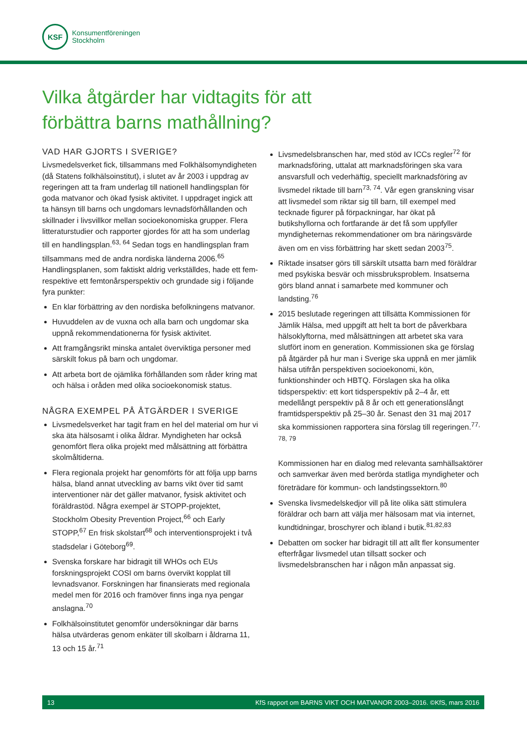KSF
Konsumentföreningen
Stockholm
Vilka åtgärder har vidtagits för att
förbättra barns mathållning?
VAD HAR GJORTS I SVERIGE?
Livsmedelsverket fick, tillsammans med Folkhälsomyndigheten (då Statens folkhälsoinstitut), i slutet av år 2003 i uppdrag av regeringen att ta fram underlag till nationell handlingsplan för goda matvanor och ökad fysisk aktivitet. I uppdraget ingick att ta hänsyn till barns och ungdomars levnadsförhållanden och skillnader i livsvillkor mellan socioekonomiska grupper. Flera litteraturstudier och rapporter gjordes för att ha som underlag till en handlingsplan.<sup>63, 64</sup> Sedan togs en handlingsplan fram tillsammans med de andra nordiska länderna 2006.<sup>65</sup> Handlingsplanen, som faktiskt aldrig verkställdes, hade ett fem- respektive ett femtonårsperspektiv och grundade sig i följande fyra punkter:
En klar förbättring av den nordiska befolkningens matvanor.
Huvuddelen av de vuxna och alla barn och ungdomar ska uppnå rekommendationerna för fysisk aktivitet.
Att framgångsrikt minska antalet överviktiga personer med särskilt fokus på barn och ungdomar.
Att arbeta bort de ojämlika förhållanden som råder kring mat och hälsa i oråden med olika socioekonomisk status.
NÅGRA EXEMPEL PÅ ÅTGÄRDER I SVERIGE
Livsmedelsverket har tagit fram en hel del material om hur vi ska äta hälsosamt i olika åldrar. Myndigheten har också genomfört flera olika projekt med målsättning att förbättra skolmåltiderna.
Flera regionala projekt har genomförts för att följa upp barns hälsa, bland annat utveckling av barns vikt över tid samt interventioner när det gäller matvanor, fysisk aktivitet och föräldrastöd. Några exempel är STOPP-projektet, Stockholm Obesity Prevention Project,<sup>66</sup> och Early STOPP,<sup>67</sup> En frisk skolstart<sup>68</sup> och interventionsprojekt i två stadsdelar i Göteborg<sup>69</sup>.
Svenska forskare har bidragit till WHOs och EUs forskningsprojekt COSI om barns övervikt kopplat till levnadsvanor. Forskningen har finansierats med regionala medel men för 2016 och framöver finns inga nya pengar anslagna.<sup>70</sup>
Folkhälsoinstitutet genomför undersökningar där barns hälsa utvärderas genom enkäter till skolbarn i åldrarna 11, 13 och 15 år.<sup>71</sup>
Livsmedelsbranschen har, med stöd av ICCs regler<sup>72</sup> för marknadsföring, uttalat att marknadsföringen ska vara ansvarsfull och vederhäftig, speciellt marknadsföring av livsmedel riktade till barn<sup>73, 74</sup>. Vår egen granskning visar att livsmedel som riktar sig till barn, till exempel med tecknade figurer på förpackningar, har ökat på butikshyllorna och fortfarande är det få som uppfyller myndigheternas rekommendationer om bra näringsvärde även om en viss förbättring har skett sedan 2003<sup>75</sup>.
Riktade insatser görs till särskilt utsatta barn med föräldrar med psykiska besvär och missbruksproblem. Insatserna görs bland annat i samarbete med kommuner och landsting.<sup>76</sup>
2015 beslutade regeringen att tillsätta Kommissionen för Jämlik Hälsa, med uppgift att helt ta bort de påverkbara hälsoklyftorna, med målsättningen att arbetet ska vara slutfört inom en generation. Kommissionen ska ge förslag på åtgärder på hur man i Sverige ska uppnå en mer jämlik hälsa utifrån perspektiven socioekonomi, kön, funktionshinder och HBTQ. Förslagen ska ha olika tidsperspektiv: ett kort tidsperspektiv på 2–4 år, ett medellångt perspektiv på 8 år och ett generationslångt framtidsperspektiv på 25–30 år. Senast den 31 maj 2017 ska kommissionen rapportera sina förslag till regeringen.<sup>77, 78, 79</sup>
Kommissionen har en dialog med relevanta samhällsaktörer och samverkar även med berörda statliga myndigheter och företrädare för kommun- och landstingssektorn.<sup>80</sup>
Svenska livsmedelskedjor vill på lite olika sätt stimulera föräldrar och barn att välja mer hälsosam mat via internet, kundtidningar, broschyrer och ibland i butik.<sup>81,82,83</sup>
Debatten om socker har bidragit till att allt fler konsumenter efterfrågar livsmedel utan tillsatt socker och livsmedelsbranschen har i någon mån anpassat sig.
13 KfS rapport om BARNS VIKT OCH MATVANOR 2003–2016. ©KfS, mars 2016